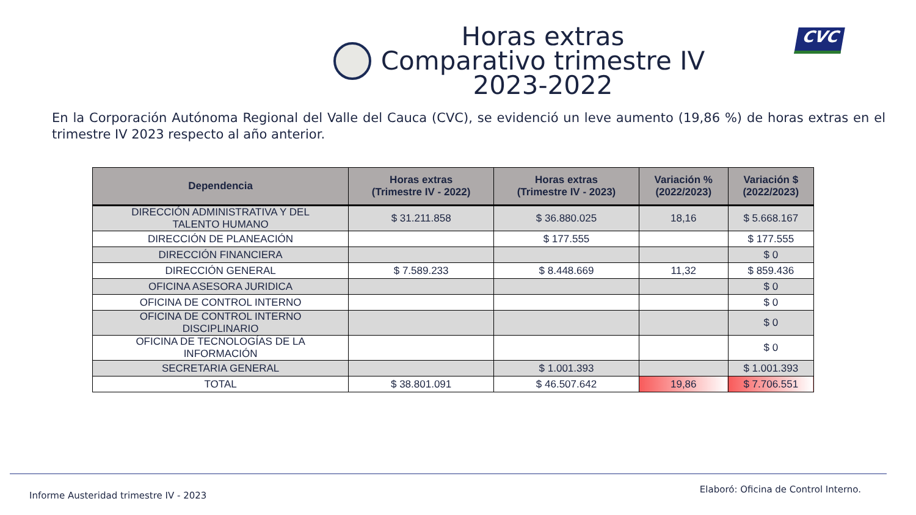CVC
Horas extras
Comparativo trimestre IV
2023-2022
En la Corporación Autónoma Regional del Valle del Cauca (CVC), se evidenció un leve aumento (19,86 %) de horas extras en el trimestre IV 2023 respecto al año anterior.
| Dependencia | Horas extras (Trimestre IV - 2022) | Horas extras (Trimestre IV - 2023) | Variación % (2022/2023) | Variación $ (2022/2023) |
| --- | --- | --- | --- | --- |
| DIRECCIÓN ADMINISTRATIVA Y DEL TALENTO HUMANO | $ 31.211.858 | $ 36.880.025 | 18,16 | $ 5.668.167 |
| DIRECCIÓN DE PLANEACIÓN | | $ 177.555 | | $ 177.555 |
| DIRECCIÓN FINANCIERA | | | | $ 0 |
| DIRECCIÓN GENERAL | $ 7.589.233 | $ 8.448.669 | 11,32 | $ 859.436 |
| OFICINA ASESORA JURIDICA | | | | $ 0 |
| OFICINA DE CONTROL INTERNO | | | | $ 0 |
| OFICINA DE CONTROL INTERNO DISCIPLINARIO | | | | $ 0 |
| OFICINA DE TECNOLOGÍAS DE LA INFORMACIÓN | | | | $ 0 |
| SECRETARIA GENERAL | | $ 1.001.393 | | $ 1.001.393 |
| TOTAL | $ 38.801.091 | $ 46.507.642 | 19,86 | $ 7.706.551 |
Informe Austeridad trimestre IV - 2023
Elaboró: Oficina de Control Interno.